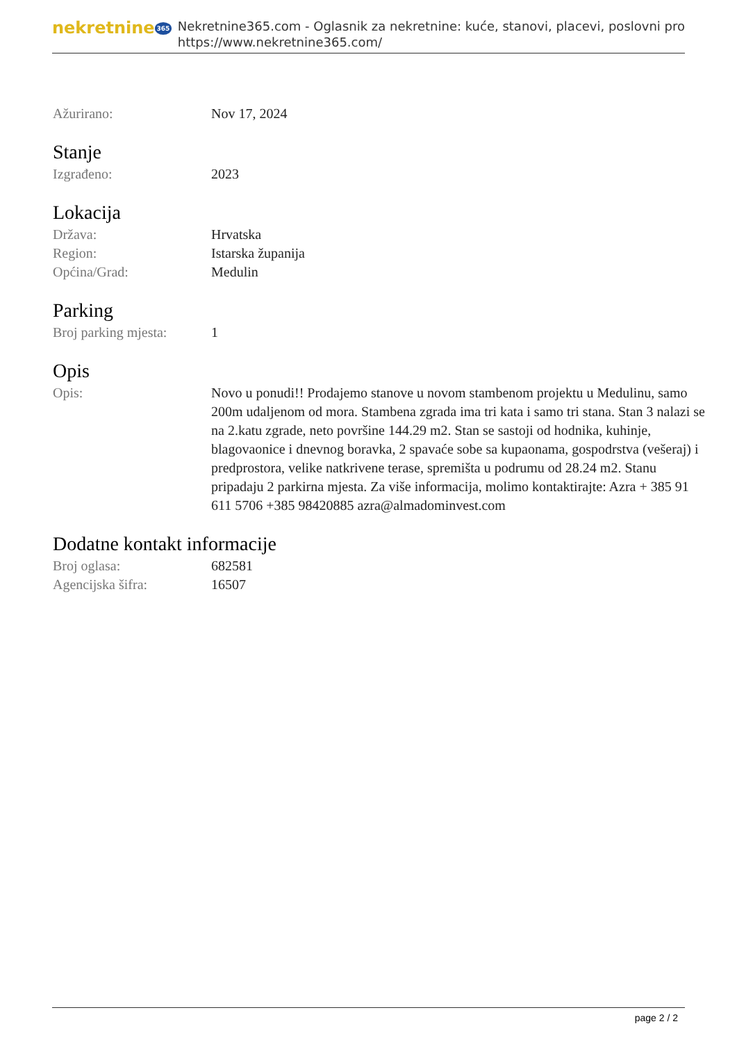nekretnine 365
Nekretnine365.com - Oglasnik za nekretnine: kuće, stanovi, placevi, poslovni pro
https://www.nekretnine365.com/
| Ažurirano: | Nov 17, 2024 |
Stanje
| Izgrađeno: | 2023 |
Lokacija
| Država: | Hrvatska |
| Region: | Istarska županija |
| Općina/Grad: | Medulin |
Parking
| Broj parking mjesta: | 1 |
Opis
| Opis: | Novo u ponudi!! Prodajemo stanove u novom stambenom projektu u Medulinu, samo 200m udaljenom od mora. Stambena zgrada ima tri kata i samo tri stana. Stan 3 nalazi se na 2.katu zgrade, neto površine 144.29 m2. Stan se sastoji od hodnika, kuhinje, blagovaonice i dnevnog boravka, 2 spavaće sobe sa kupaonama, gospodrstva (vešeraj) i predprostora, velike natkrivene terase, spremišta u podrumu od 28.24 m2. Stanu pripadaju 2 parkirna mjesta. Za više informacija, molimo kontaktirajte: Azra + 385 91 611 5706 +385 98420885 azra@almadominvest.com |
Dodatne kontakt informacije
| Broj oglasa: | 682581 |
| Agencijska šifra: | 16507 |
page 2 / 2